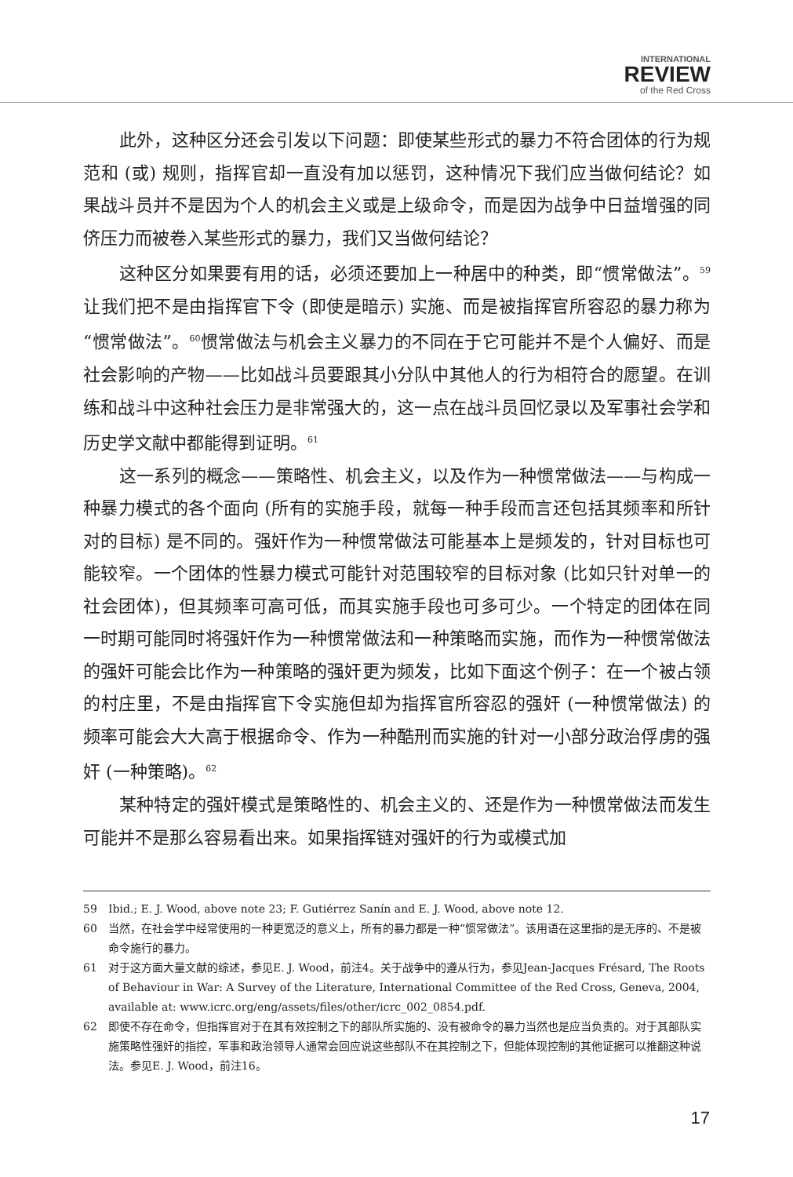INTERNATIONAL
REVIEW
of the Red Cross
此外，这种区分还会引发以下问题：即使某些形式的暴力不符合团体的行为规范和 (或) 规则，指挥官却一直没有加以惩罚，这种情况下我们应当做何结论？如果战斗员并不是因为个人的机会主义或是上级命令，而是因为战争中日益增强的同侪压力而被卷入某些形式的暴力，我们又当做何结论？
这种区分如果要有用的话，必须还要加上一种居中的种类，即“惯常做法”。<sup>59</sup>让我们把不是由指挥官下令 (即使是暗示) 实施、而是被指挥官所容忍的暴力称为“惯常做法”。<sup>60</sup>惯常做法与机会主义暴力的不同在于它可能并不是个人偏好、而是社会影响的产物——比如战斗员要跟其小分队中其他人的行为相符合的愿望。在训练和战斗中这种社会压力是非常强大的，这一点在战斗员回忆录以及军事社会学和历史学文献中都能得到证明。<sup>61</sup>
这一系列的概念——策略性、机会主义，以及作为一种惯常做法——与构成一种暴力模式的各个面向 (所有的实施手段，就每一种手段而言还包括其频率和所针对的目标) 是不同的。强奸作为一种惯常做法可能基本上是频发的，针对目标也可能较窄。一个团体的性暴力模式可能针对范围较窄的目标对象 (比如只针对单一的社会团体)，但其频率可高可低，而其实施手段也可多可少。一个特定的团体在同一时期可能同时将强奸作为一种惯常做法和一种策略而实施，而作为一种惯常做法的强奸可能会比作为一种策略的强奸更为频发，比如下面这个例子：在一个被占领的村庄里，不是由指挥官下令实施但却为指挥官所容忍的强奸 (一种惯常做法) 的频率可能会大大高于根据命令、作为一种酷刑而实施的针对一小部分政治俘虏的强奸 (一种策略)。<sup>62</sup>
某种特定的强奸模式是策略性的、机会主义的、还是作为一种惯常做法而发生可能并不是那么容易看出来。如果指挥链对强奸的行为或模式加
59 Ibid.; E. J. Wood, above note 23; F. Gutiérrez Sanín and E. J. Wood, above note 12.
60 当然，在社会学中经常使用的一种更宽泛的意义上，所有的暴力都是一种“惯常做法”。该用语在这里指的是无序的、不是被命令施行的暴力。
61 对于这方面大量文献的综述，参见E. J. Wood，前注4。关于战争中的遵从行为，参见Jean-Jacques Frésard, The Roots of Behaviour in War: A Survey of the Literature, International Committee of the Red Cross, Geneva, 2004, available at: www.icrc.org/eng/assets/files/other/icrc_002_0854.pdf.
62 即使不存在命令，但指挥官对于在其有效控制之下的部队所实施的、没有被命令的暴力当然也是应当负责的。对于其部队实施策略性强奸的指控，军事和政治领导人通常会回应说这些部队不在其控制之下，但能体现控制的其他证据可以推翻这种说法。参见E. J. Wood，前注16。
17